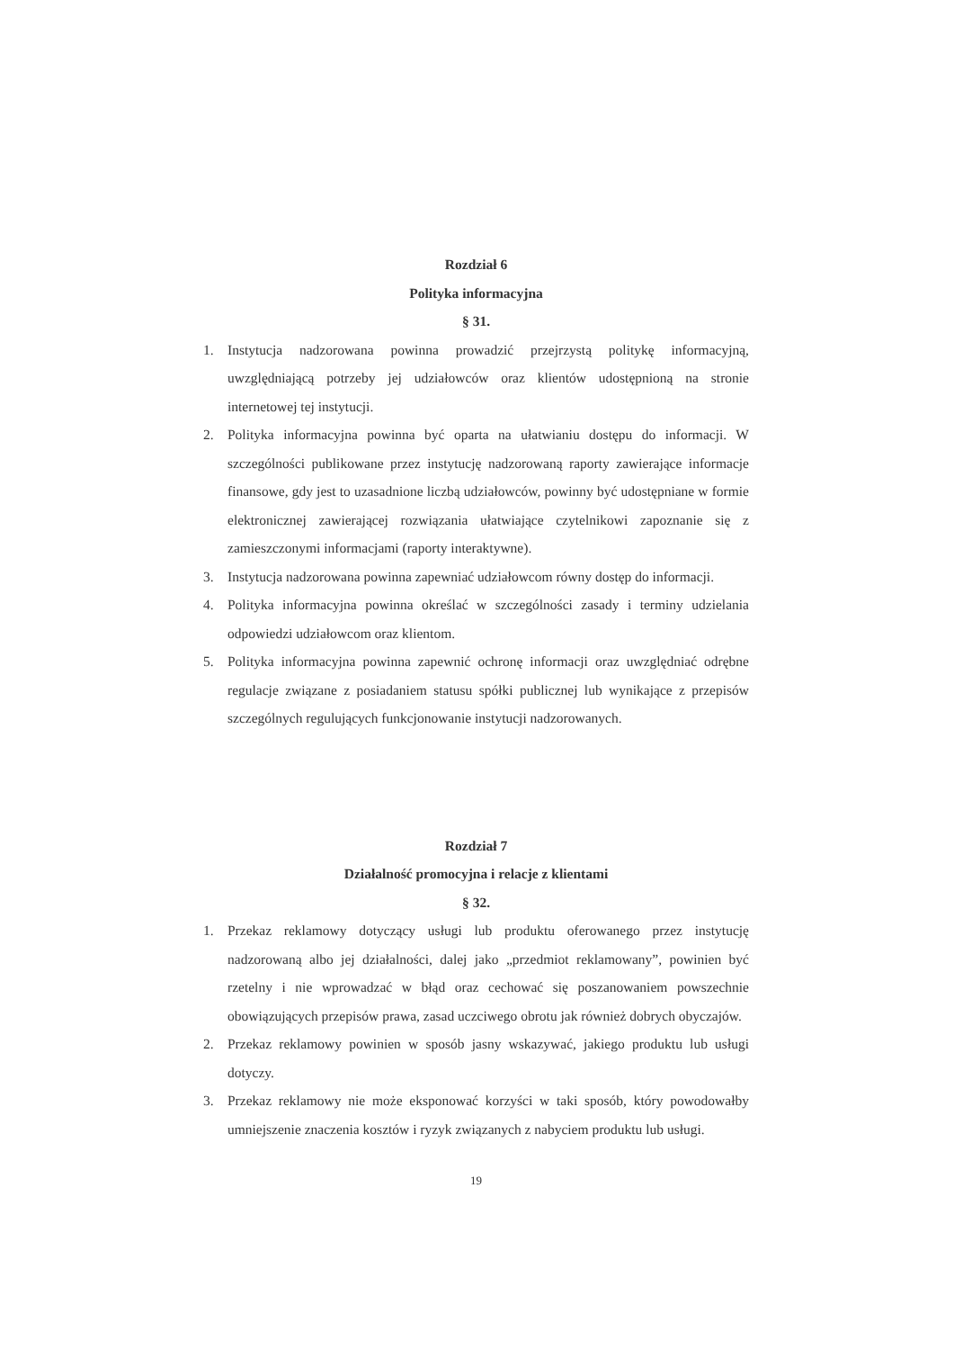Rozdział 6
Polityka informacyjna
§ 31.
1. Instytucja nadzorowana powinna prowadzić przejrzystą politykę informacyjną, uwzględniającą potrzeby jej udziałowców oraz klientów udostępnioną na stronie internetowej tej instytucji.
2. Polityka informacyjna powinna być oparta na ułatwianiu dostępu do informacji. W szczególności publikowane przez instytucję nadzorowaną raporty zawierające informacje finansowe, gdy jest to uzasadnione liczbą udziałowców, powinny być udostępniane w formie elektronicznej zawierającej rozwiązania ułatwiające czytelnikowi zapoznanie się z zamieszczonymi informacjami (raporty interaktywne).
3. Instytucja nadzorowana powinna zapewniać udziałowcom równy dostęp do informacji.
4. Polityka informacyjna powinna określać w szczególności zasady i terminy udzielania odpowiedzi udziałowcom oraz klientom.
5. Polityka informacyjna powinna zapewnić ochronę informacji oraz uwzględniać odrębne regulacje związane z posiadaniem statusu spółki publicznej lub wynikające z przepisów szczególnych regulujących funkcjonowanie instytucji nadzorowanych.
Rozdział 7
Działalność promocyjna i relacje z klientami
§ 32.
1. Przekaz reklamowy dotyczący usługi lub produktu oferowanego przez instytucję nadzorowaną albo jej działalności, dalej jako „przedmiot reklamowany”, powinien być rzetelny i nie wprowadzać w błąd oraz cechować się poszanowaniem powszechnie obowiązujących przepisów prawa, zasad uczciwego obrotu jak również dobrych obyczajów.
2. Przekaz reklamowy powinien w sposób jasny wskazywać, jakiego produktu lub usługi dotyczy.
3. Przekaz reklamowy nie może eksponować korzyści w taki sposób, który powodowałby umniejszenie znaczenia kosztów i ryzyk związanych z nabyciem produktu lub usługi.
19